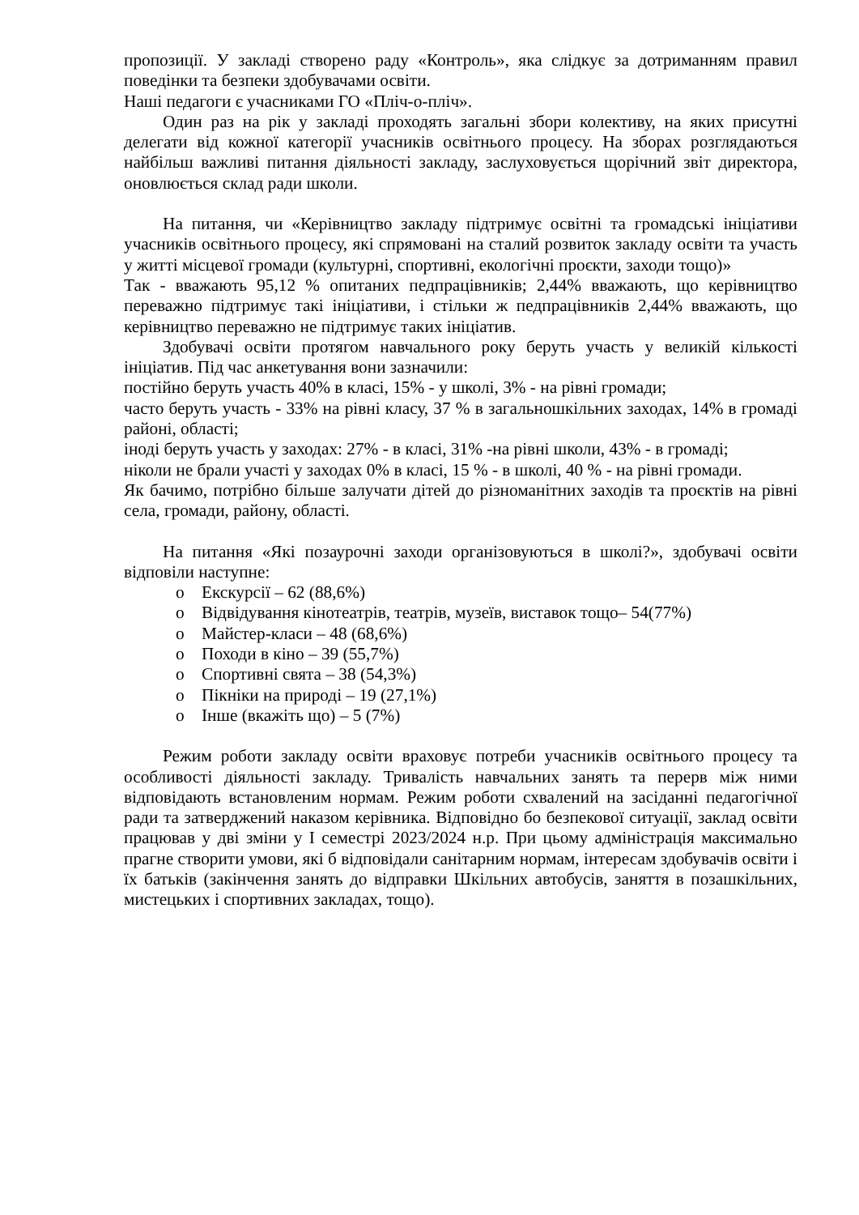пропозиції. У закладі створено раду «Контроль», яка слідкує за дотриманням правил поведінки та безпеки здобувачами освіти.
Наші педагоги є учасниками ГО «Пліч-о-пліч».
Один раз на рік у закладі проходять загальні збори колективу, на яких присутні делегати від кожної категорії учасників освітнього процесу. На зборах розглядаються найбільш важливі питання діяльності закладу, заслуховується щорічний звіт директора, оновлюється склад ради школи.
На питання, чи «Керівництво закладу підтримує освітні та громадські ініціативи учасників освітнього процесу, які спрямовані на сталий розвиток закладу освіти та участь у житті місцевої громади (культурні, спортивні, екологічні проєкти, заходи тощо)»
Так - вважають 95,12 % опитаних педпрацівників; 2,44% вважають, що керівництво переважно підтримує такі ініціативи, і стільки ж педпрацівників 2,44% вважають, що керівництво переважно не підтримує таких ініціатив.
Здобувачі освіти протягом навчального року беруть участь у великій кількості ініціатив. Під час анкетування вони зазначили:
постійно беруть участь 40% в класі, 15% - у школі, 3% - на рівні громади;
часто беруть участь - 33% на рівні класу, 37 % в загальношкільних заходах, 14% в громаді районі, області;
іноді беруть участь у заходах: 27% - в класі, 31% -на рівні школи, 43% - в громаді;
ніколи не брали участі у заходах 0% в класі, 15 % - в школі, 40 % - на рівні громади.
Як бачимо, потрібно більше залучати дітей до різноманітних заходів та проєктів на рівні села, громади, району, області.
На питання «Які позаурочні заходи організовуються в школі?», здобувачі освіти відповіли наступне:
o Екскурсії – 62 (88,6%)
o Відвідування кінотеатрів, театрів, музеїв, виставок тощо– 54(77%)
o Майстер-класи – 48 (68,6%)
o Походи в кіно – 39 (55,7%)
o Спортивні свята – 38 (54,3%)
o Пікніки на природі – 19 (27,1%)
o Інше (вкажіть що) – 5 (7%)
Режим роботи закладу освіти враховує потреби учасників освітнього процесу та особливості діяльності закладу. Тривалість навчальних занять та перерв між ними відповідають встановленим нормам. Режим роботи схвалений на засіданні педагогічної ради та затверджений наказом керівника. Відповідно бо безпекової ситуації, заклад освіти працював у дві зміни у І семестрі 2023/2024 н.р. При цьому адміністрація максимально прагне створити умови, які б відповідали санітарним нормам, інтересам здобувачів освіти і їх батьків (закінчення занять до відправки Шкільних автобусів, заняття в позашкільних, мистецьких і спортивних закладах, тощо).